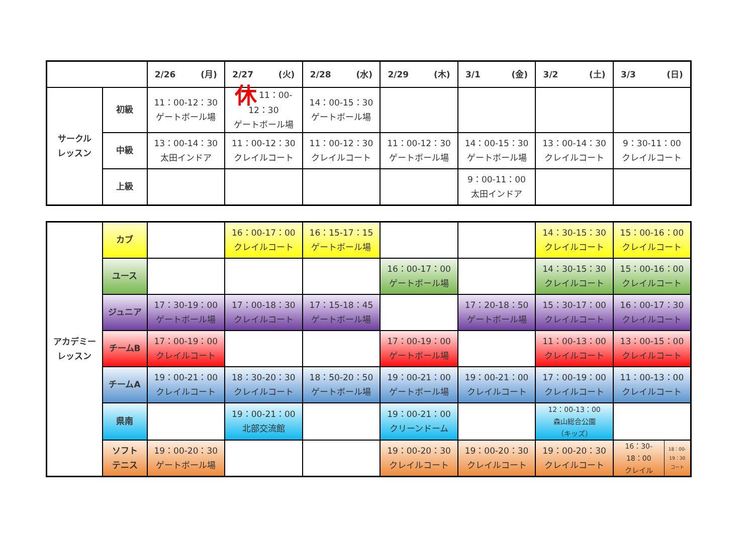| | | 2/26 (月) | 2/27 (火) | 2/28 (水) | 2/29 (木) | 3/1 (金) | 3/2 (土) | 3/3 (日) |
| --- | --- | --- | --- | --- | --- | --- | --- | --- |
| サークル レッスン | 初級 | 11：00-12：30 ゲートボール場 | 休 11：00-12：30 ゲートボール場 | 14：00-15：30 ゲートボール場 | | | | |
| | 中級 | 13：00-14：30 太田インドア | 11：00-12：30 クレイルコート | 11：00-12：30 クレイルコート | 11：00-12：30 ゲートボール場 | 14：00-15：30 ゲートボール場 | 13：00-14：30 クレイルコート | 9：30-11：00 クレイルコート |
| | 上級 | | | | | 9：00-11：00 太田インドア | | |
| アカデミー レッスン | カブ | | 16：00-17：00 クレイルコート | 16：15-17：15 ゲートボール場 | | | 14：30-15：30 クレイルコート | 15：00-16：00 クレイルコート |
| | ユース | | | | 16：00-17：00 ゲートボール場 | | 14：30-15：30 クレイルコート | 15：00-16：00 クレイルコート |
| | ジュニア | 17：30-19：00 ゲートボール場 | 17：00-18：30 クレイルコート | 17：15-18：45 ゲートボール場 | | 17：20-18：50 ゲートボール場 | 15：30-17：00 クレイルコート | 16：00-17：30 クレイルコート |
| | チームB | 17：00-19：00 クレイルコート | | | 17：00-19：00 ゲートボール場 | | 11：00-13：00 クレイルコート | 13：00-15：00 クレイルコート |
| | チームA | 19：00-21：00 クレイルコート | 18：30-20：30 クレイルコート | 18：50-20：50 ゲートボール場 | 19：00-21：00 ゲートボール場 | 19：00-21：00 クレイルコート | 17：00-19：00 クレイルコート | 11：00-13：00 クレイルコート |
| | 県南 | | 19：00-21：00 北部交流館 | | 19：00-21：00 クリーンドーム | | 12：00-13：00 森山総合公園 （キッズ） | |
| | ソフト テニス | 19：00-20：30 ゲートボール場 | | | 19：00-20：30 クレイルコート | 19：00-20：30 クレイルコート | 19：00-20：30 クレイルコート | 16：30- 18：00 クレイル 18：00- 19：30 コート |